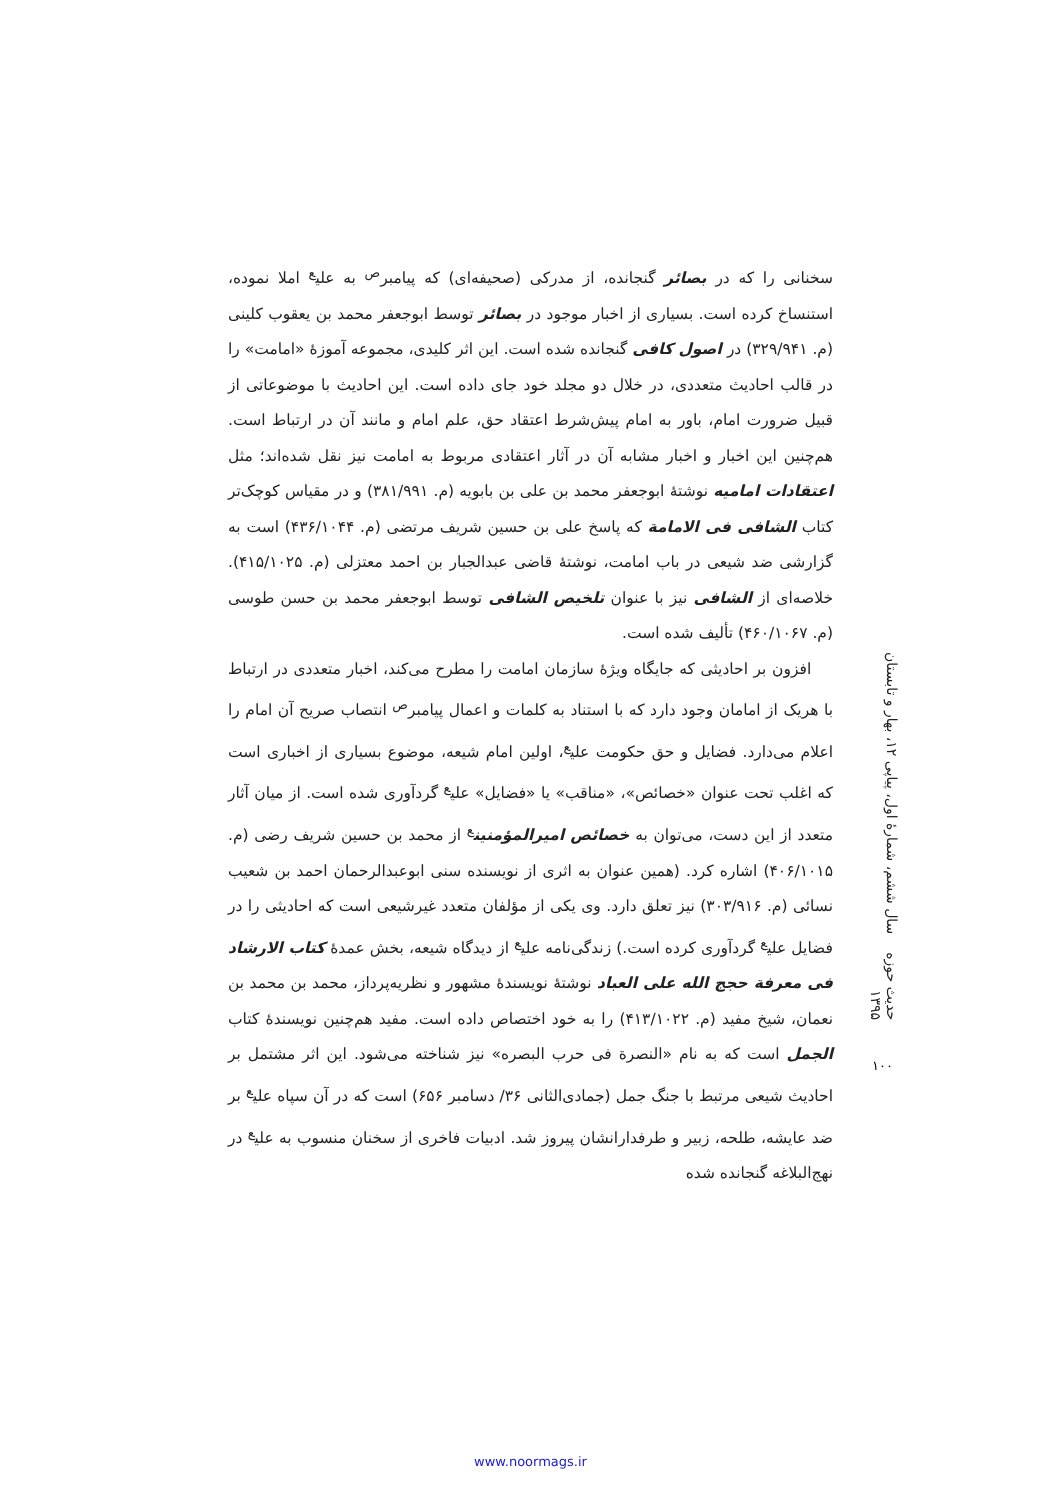سخنانی را که در بصائر گنجانده، از مدرکی (صحیفه‌ای) که پیامبر<sup>ص</sup> به علی<sup>ع</sup> املا نموده، استنساخ کرده است. بسیاری از اخبار موجود در بصائر توسط ابوجعفر محمد بن یعقوب کلینی (م. ۳۲۹/۹۴۱) در اصول کافی گنجانده شده است. این اثر کلیدی، مجموعه آموزهٔ «امامت» را در قالب احادیث متعددی، در خلال دو مجلد خود جای داده است. این احادیث با موضوعاتی از قبیل ضرورت امام، باور به امام پیش‌شرط اعتقاد حق، علم امام و مانند آن در ارتباط است. هم‌چنین این اخبار و اخبار مشابه آن در آثار اعتقادی مربوط به امامت نیز نقل شده‌اند؛ مثل اعتقادات امامیه نوشتهٔ ابوجعفر محمد بن علی بن بابویه (م. ۳۸۱/۹۹۱) و در مقیاس کوچک‌تر کتاب الشافی فی الامامة که پاسخ علی بن حسین شریف مرتضی (م. ۴۳۶/۱۰۴۴) است به گزارشی ضد شیعی در باب امامت، نوشتهٔ قاضی عبدالجبار بن احمد معتزلی (م. ۴۱۵/۱۰۲۵). خلاصه‌ای از الشافی نیز با عنوان تلخیص الشافی توسط ابوجعفر محمد بن حسن طوسی (م. ۴۶۰/۱۰۶۷) تألیف شده است.
افزون بر احادیثی که جایگاه ویژهٔ سازمان امامت را مطرح می‌کند، اخبار متعددی در ارتباط با هریک از امامان وجود دارد که با استناد به کلمات و اعمال پیامبر<sup>ص</sup> انتصاب صریح آن امام را اعلام می‌دارد. فضایل و حق حکومت علی<sup>ع</sup>، اولین امام شیعه، موضوع بسیاری از اخباری است که اغلب تحت عنوان «خصائص»، «مناقب» یا «فضایل» علی<sup>ع</sup> گردآوری شده است. از میان آثار متعدد از این دست، می‌توان به خصائص امیرالمؤمنین<sup>ع</sup> از محمد بن حسین شریف رضی (م. ۴۰۶/۱۰۱۵) اشاره کرد. (همین عنوان به اثری از نویسنده سنی ابوعبدالرحمان احمد بن شعیب نسائی (م. ۳۰۳/۹۱۶) نیز تعلق دارد. وی یکی از مؤلفان متعدد غیرشیعی است که احادیثی را در فضایل علی<sup>ع</sup> گردآوری کرده است.) زندگی‌نامه علی<sup>ع</sup> از دیدگاه شیعه، بخش عمدهٔ کتاب الارشاد فی معرفة حجج الله علی العباد نوشتهٔ نویسندهٔ مشهور و نظریه‌پرداز، محمد بن محمد بن نعمان، شیخ مفید (م. ۴۱۳/۱۰۲۲) را به خود اختصاص داده است. مفید هم‌چنین نویسندهٔ کتاب الجمل است که به نام «النصرة فی حرب البصره» نیز شناخته می‌شود. این اثر مشتمل بر احادیث شیعی مرتبط با جنگ جمل (جمادی‌الثانی ۳۶/ دسامبر ۶۵۶) است که در آن سپاه علی<sup>ع</sup> بر ضد عایشه، طلحه، زبیر و طرفدارانشان پیروز شد. ادبیات فاخری از سخنان منسوب به علی<sup>ع</sup> در نهج‌البلاغه گنجانده شده
حدیث حوزه سال ششم، شمارهٔ اول، پیاپی ۱۲، بهار و تابستان ۱۳۹۵
۱۰۰
www.noormags.ir